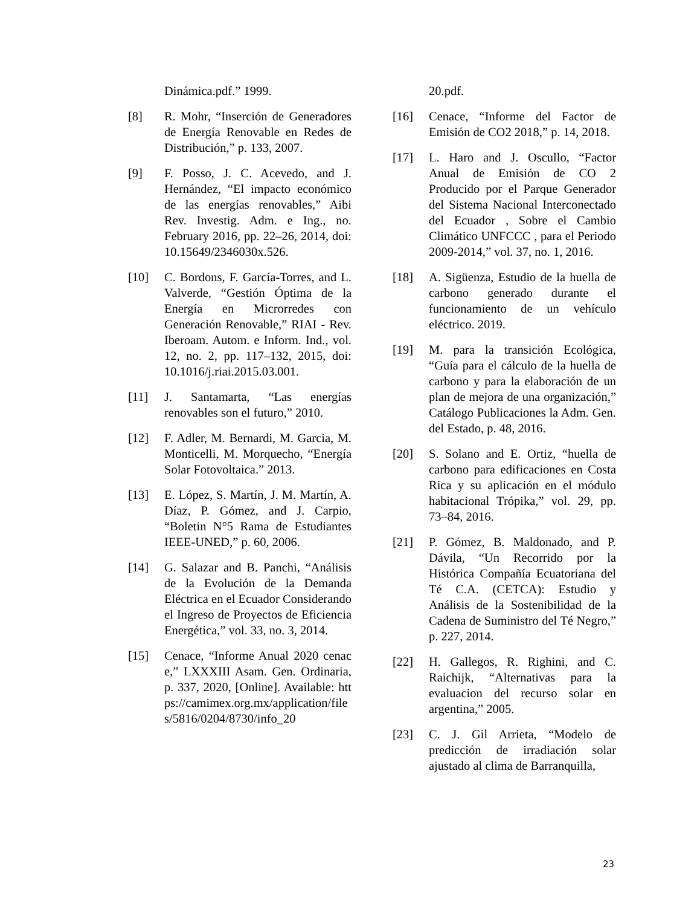Dinámica.pdf.” 1999.
[8] R. Mohr, “Inserción de Generadores de Energía Renovable en Redes de Distribución,” p. 133, 2007.
[9] F. Posso, J. C. Acevedo, and J. Hernández, “El impacto económico de las energías renovables,” Aibi Rev. Investig. Adm. e Ing., no. February 2016, pp. 22–26, 2014, doi: 10.15649/2346030x.526.
[10] C. Bordons, F. García-Torres, and L. Valverde, “Gestión Óptima de la Energía en Microrredes con Generación Renovable,” RIAI - Rev. Iberoam. Autom. e Inform. Ind., vol. 12, no. 2, pp. 117–132, 2015, doi: 10.1016/j.riai.2015.03.001.
[11] J. Santamarta, “Las energías renovables son el futuro,” 2010.
[12] F. Adler, M. Bernardi, M. Garcia, M. Monticelli, M. Morquecho, “Energía Solar Fotovoltaica.” 2013.
[13] E. López, S. Martín, J. M. Martín, A. Díaz, P. Gómez, and J. Carpio, “Boletin N°5 Rama de Estudiantes IEEE-UNED,” p. 60, 2006.
[14] G. Salazar and B. Panchi, “Análisis de la Evolución de la Demanda Eléctrica en el Ecuador Considerando el Ingreso de Proyectos de Eficiencia Energética,” vol. 33, no. 3, 2014.
[15] Cenace, “Informe Anual 2020 cenace,” LXXXIII Asam. Gen. Ordinaria, p. 337, 2020, [Online]. Available: https://camimex.org.mx/application/files/5816/0204/8730/info_20
20.pdf.
[16] Cenace, “Informe del Factor de Emisión de CO2 2018,” p. 14, 2018.
[17] L. Haro and J. Oscullo, “Factor Anual de Emisión de CO 2 Producido por el Parque Generador del Sistema Nacional Interconectado del Ecuador , Sobre el Cambio Climático UNFCCC , para el Periodo 2009-2014,” vol. 37, no. 1, 2016.
[18] A. Sigüenza, Estudio de la huella de carbono generado durante el funcionamiento de un vehículo eléctrico. 2019.
[19] M. para la transición Ecológica, “Guía para el cálculo de la huella de carbono y para la elaboración de un plan de mejora de una organización,” Catálogo Publicaciones la Adm. Gen. del Estado, p. 48, 2016.
[20] S. Solano and E. Ortiz, “huella de carbono para edificaciones en Costa Rica y su aplicación en el módulo habitacional Trópika,” vol. 29, pp. 73–84, 2016.
[21] P. Gómez, B. Maldonado, and P. Dávila, “Un Recorrido por la Histórica Compañía Ecuatoriana del Té C.A. (CETCA): Estudio y Análisis de la Sostenibilidad de la Cadena de Suministro del Té Negro,” p. 227, 2014.
[22] H. Gallegos, R. Righini, and C. Raichijk, “Alternativas para la evaluacion del recurso solar en argentina,” 2005.
[23] C. J. Gil Arrieta, “Modelo de predicción de irradiación solar ajustado al clima de Barranquilla,
23